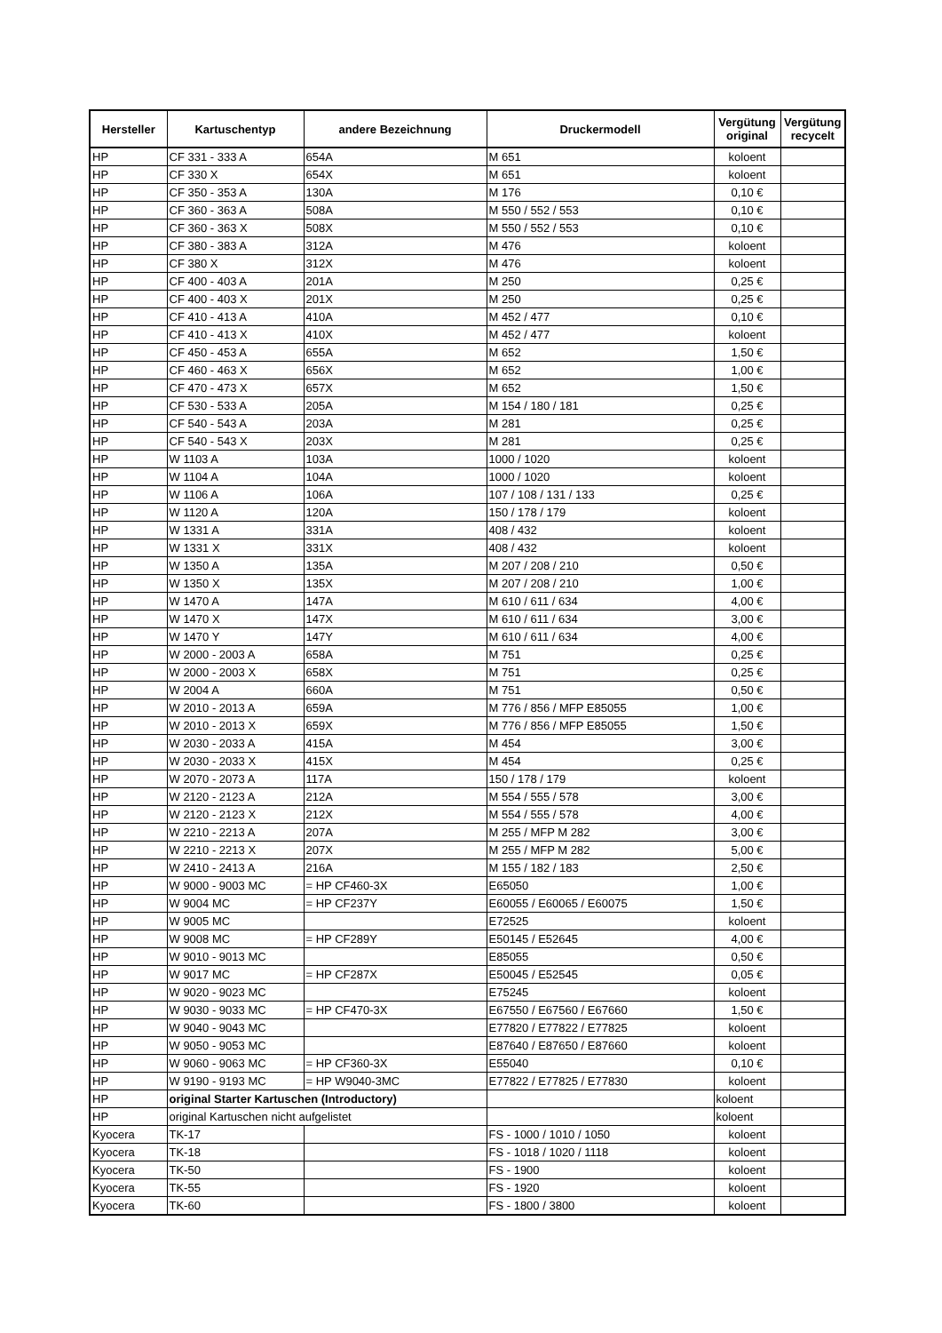| Hersteller | Kartuschentyp | andere Bezeichnung | Druckermodell | Vergütung original | Vergütung recycelt |
| --- | --- | --- | --- | --- | --- |
| HP | CF 331 - 333 A | 654A | M 651 | koloent | |
| HP | CF 330 X | 654X | M 651 | koloent | |
| HP | CF 350 - 353 A | 130A | M 176 | 0,10 € | |
| HP | CF 360 - 363 A | 508A | M 550 / 552 / 553 | 0,10 € | |
| HP | CF 360 - 363 X | 508X | M 550 / 552 / 553 | 0,10 € | |
| HP | CF 380 - 383 A | 312A | M 476 | koloent | |
| HP | CF 380 X | 312X | M 476 | koloent | |
| HP | CF 400 - 403 A | 201A | M 250 | 0,25 € | |
| HP | CF 400 - 403 X | 201X | M 250 | 0,25 € | |
| HP | CF 410 - 413 A | 410A | M 452 / 477 | 0,10 € | |
| HP | CF 410 - 413 X | 410X | M 452 / 477 | koloent | |
| HP | CF 450 - 453 A | 655A | M 652 | 1,50 € | |
| HP | CF 460 - 463 X | 656X | M 652 | 1,00 € | |
| HP | CF 470 - 473 X | 657X | M 652 | 1,50 € | |
| HP | CF 530 - 533 A | 205A | M 154 / 180 / 181 | 0,25 € | |
| HP | CF 540 - 543 A | 203A | M 281 | 0,25 € | |
| HP | CF 540 - 543 X | 203X | M 281 | 0,25 € | |
| HP | W 1103 A | 103A | 1000 / 1020 | koloent | |
| HP | W 1104 A | 104A | 1000 / 1020 | koloent | |
| HP | W 1106 A | 106A | 107 / 108 / 131 / 133 | 0,25 € | |
| HP | W 1120 A | 120A | 150 / 178 / 179 | koloent | |
| HP | W 1331 A | 331A | 408 / 432 | koloent | |
| HP | W 1331 X | 331X | 408 / 432 | koloent | |
| HP | W 1350 A | 135A | M 207 / 208 / 210 | 0,50 € | |
| HP | W 1350 X | 135X | M 207 / 208 / 210 | 1,00 € | |
| HP | W 1470 A | 147A | M 610 / 611 / 634 | 4,00 € | |
| HP | W 1470 X | 147X | M 610 / 611 / 634 | 3,00 € | |
| HP | W 1470 Y | 147Y | M 610 / 611 / 634 | 4,00 € | |
| HP | W 2000 - 2003 A | 658A | M 751 | 0,25 € | |
| HP | W 2000 - 2003 X | 658X | M 751 | 0,25 € | |
| HP | W 2004 A | 660A | M 751 | 0,50 € | |
| HP | W 2010 - 2013 A | 659A | M 776 / 856 / MFP E85055 | 1,00 € | |
| HP | W 2010 - 2013 X | 659X | M 776 / 856 / MFP E85055 | 1,50 € | |
| HP | W 2030 - 2033 A | 415A | M 454 | 3,00 € | |
| HP | W 2030 - 2033 X | 415X | M 454 | 0,25 € | |
| HP | W 2070 - 2073 A | 117A | 150 / 178 / 179 | koloent | |
| HP | W 2120 - 2123 A | 212A | M 554 / 555 / 578 | 3,00 € | |
| HP | W 2120 - 2123 X | 212X | M 554 / 555 / 578 | 4,00 € | |
| HP | W 2210 - 2213 A | 207A | M 255 / MFP M 282 | 3,00 € | |
| HP | W 2210 - 2213 X | 207X | M 255 / MFP M 282 | 5,00 € | |
| HP | W 2410 - 2413 A | 216A | M 155 / 182 / 183 | 2,50 € | |
| HP | W 9000 - 9003 MC | = HP CF460-3X | E65050 | 1,00 € | |
| HP | W 9004 MC | = HP CF237Y | E60055 / E60065 / E60075 | 1,50 € | |
| HP | W 9005 MC | | E72525 | koloent | |
| HP | W 9008 MC | = HP CF289Y | E50145 / E52645 | 4,00 € | |
| HP | W 9010 - 9013 MC | | E85055 | 0,50 € | |
| HP | W 9017 MC | = HP CF287X | E50045 / E52545 | 0,05 € | |
| HP | W 9020 - 9023 MC | | E75245 | koloent | |
| HP | W 9030 - 9033 MC | = HP CF470-3X | E67550 / E67560 / E67660 | 1,50 € | |
| HP | W 9040 - 9043 MC | | E77820 / E77822 / E77825 | koloent | |
| HP | W 9050 - 9053 MC | | E87640 / E87650 / E87660 | koloent | |
| HP | W 9060 - 9063 MC | = HP CF360-3X | E55040 | 0,10 € | |
| HP | W 9190 - 9193 MC | = HP W9040-3MC | E77822 / E77825 / E77830 | koloent | |
| HP | original Starter Kartuschen (Introductory) | | | koloent | |
| HP | original Kartuschen nicht aufgelistet | | | koloent | |
| Kyocera | TK-17 | | FS - 1000 / 1010 / 1050 | koloent | |
| Kyocera | TK-18 | | FS - 1018 / 1020 / 1118 | koloent | |
| Kyocera | TK-50 | | FS - 1900 | koloent | |
| Kyocera | TK-55 | | FS - 1920 | koloent | |
| Kyocera | TK-60 | | FS - 1800 / 3800 | koloent | |